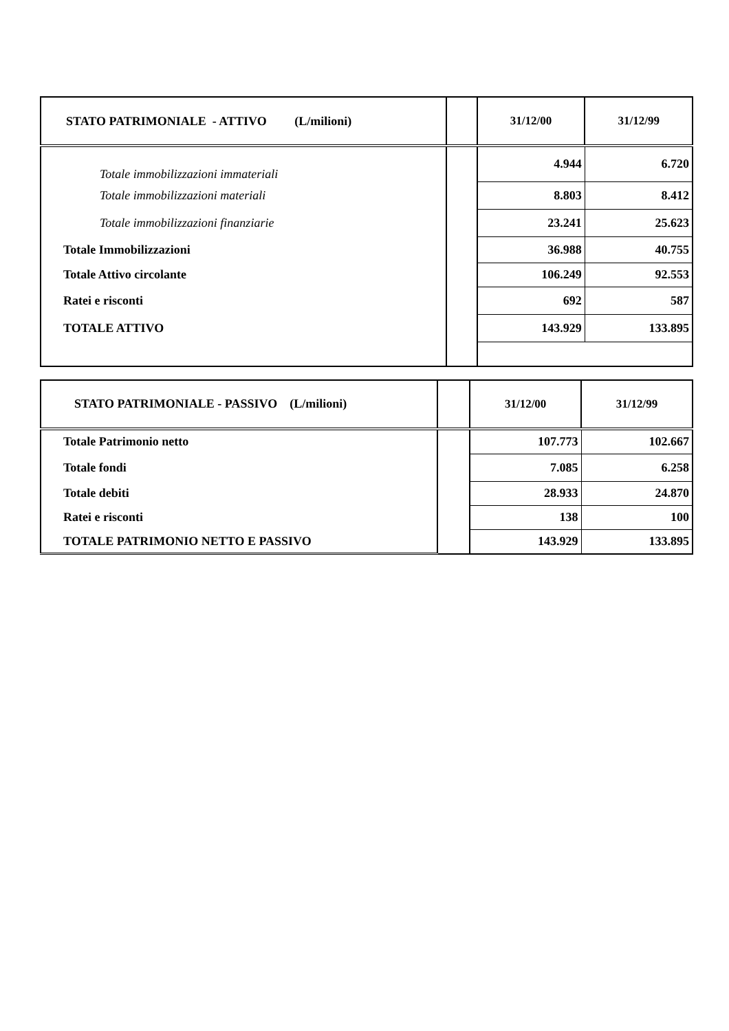| STATO PATRIMONIALE - ATTIVO (L/milioni) | | 31/12/00 | 31/12/99 |
| --- | --- | --- | --- |
| Totale immobilizzazioni immateriali | | 4.944 | 6.720 |
| Totale immobilizzazioni materiali | | 8.803 | 8.412 |
| Totale immobilizzazioni finanziarie | | 23.241 | 25.623 |
| Totale Immobilizzazioni | | 36.988 | 40.755 |
| Totale Attivo circolante | | 106.249 | 92.553 |
| Ratei e risconti | | 692 | 587 |
| TOTALE ATTIVO | | 143.929 | 133.895 |
| STATO PATRIMONIALE - PASSIVO (L/milioni) | | 31/12/00 | 31/12/99 |
| --- | --- | --- | --- |
| Totale Patrimonio netto | | 107.773 | 102.667 |
| Totale fondi | | 7.085 | 6.258 |
| Totale debiti | | 28.933 | 24.870 |
| Ratei e risconti | | 138 | 100 |
| TOTALE PATRIMONIO NETTO E PASSIVO | | 143.929 | 133.895 |